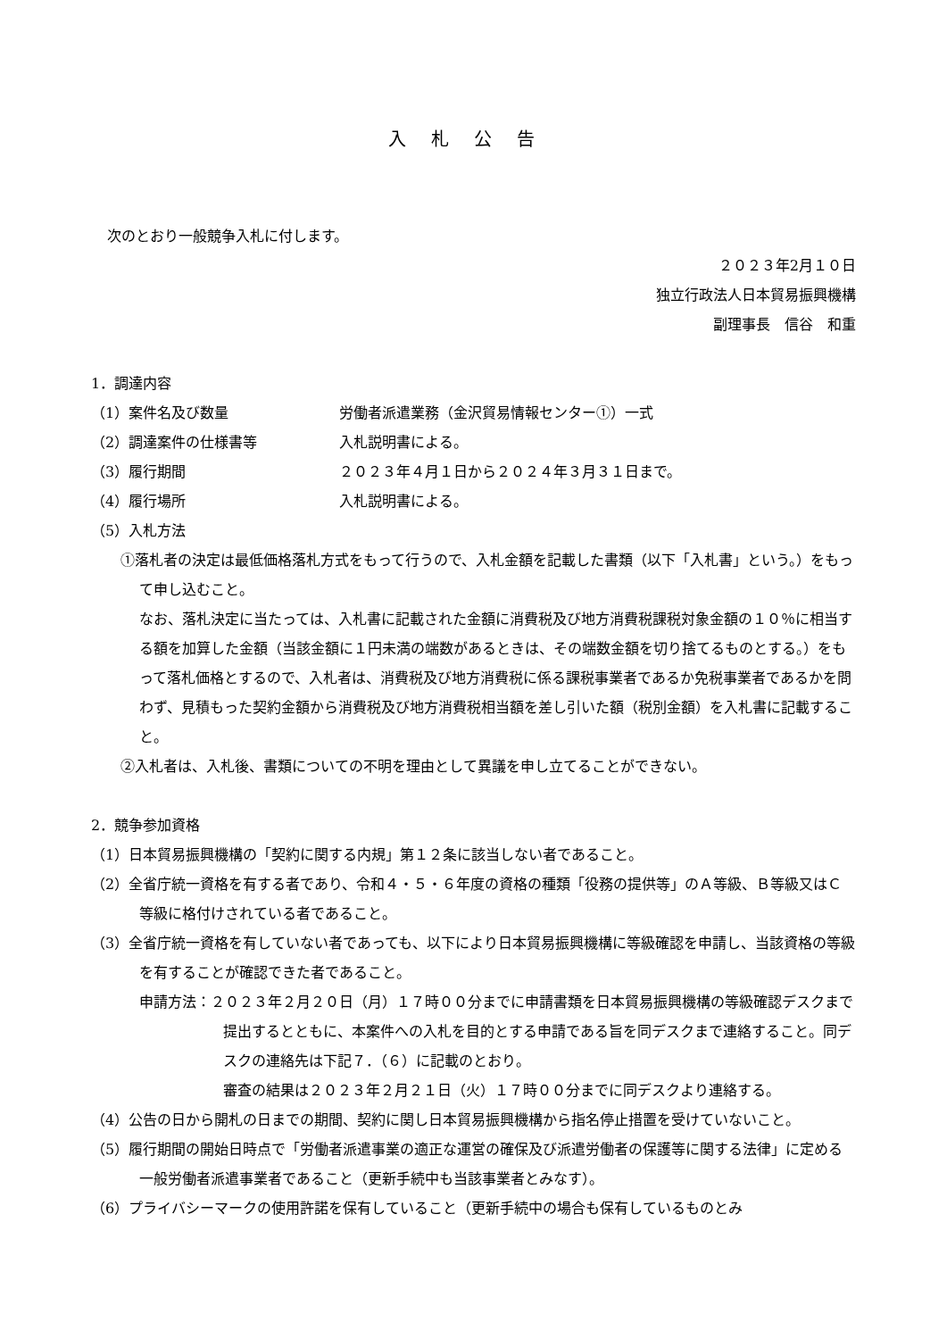入札公告
次のとおり一般競争入札に付します。
２０２３年2月１０日
独立行政法人日本貿易振興機構
副理事長　信谷　和重
1．調達内容
（1）案件名及び数量 労働者派遣業務（金沢貿易情報センター①）一式
（2）調達案件の仕様書等 入札説明書による。
（3）履行期間 ２０２３年４月１日から２０２４年３月３１日まで。
（4）履行場所 入札説明書による。
（5）入札方法
①落札者の決定は最低価格落札方式をもって行うので、入札金額を記載した書類（以下「入札書」という。）をもって申し込むこと。
なお、落札決定に当たっては、入札書に記載された金額に消費税及び地方消費税課税対象金額の１０％に相当する額を加算した金額（当該金額に１円未満の端数があるときは、その端数金額を切り捨てるものとする。）をもって落札価格とするので、入札者は、消費税及び地方消費税に係る課税事業者であるか免税事業者であるかを問わず、見積もった契約金額から消費税及び地方消費税相当額を差し引いた額（税別金額）を入札書に記載すること。
②入札者は、入札後、書類についての不明を理由として異議を申し立てることができない。
2．競争参加資格
（1）日本貿易振興機構の「契約に関する内規」第１２条に該当しない者であること。
（2）全省庁統一資格を有する者であり、令和４・５・６年度の資格の種類「役務の提供等」のＡ等級、Ｂ等級又はＣ等級に格付けされている者であること。
（3）全省庁統一資格を有していない者であっても、以下により日本貿易振興機構に等級確認を申請し、当該資格の等級を有することが確認できた者であること。
申請方法：２０２３年２月２０日（月）１７時００分までに申請書類を日本貿易振興機構の等級確認デスクまで提出するとともに、本案件への入札を目的とする申請である旨を同デスクまで連絡すること。同デスクの連絡先は下記７．（６）に記載のとおり。
審査の結果は２０２３年２月２１日（火）１７時００分までに同デスクより連絡する。
（4）公告の日から開札の日までの期間、契約に関し日本貿易振興機構から指名停止措置を受けていないこと。
（5）履行期間の開始日時点で「労働者派遣事業の適正な運営の確保及び派遣労働者の保護等に関する法律」に定める一般労働者派遣事業者であること（更新手続中も当該事業者とみなす）。
（6）プライバシーマークの使用許諾を保有していること（更新手続中の場合も保有しているものとみ